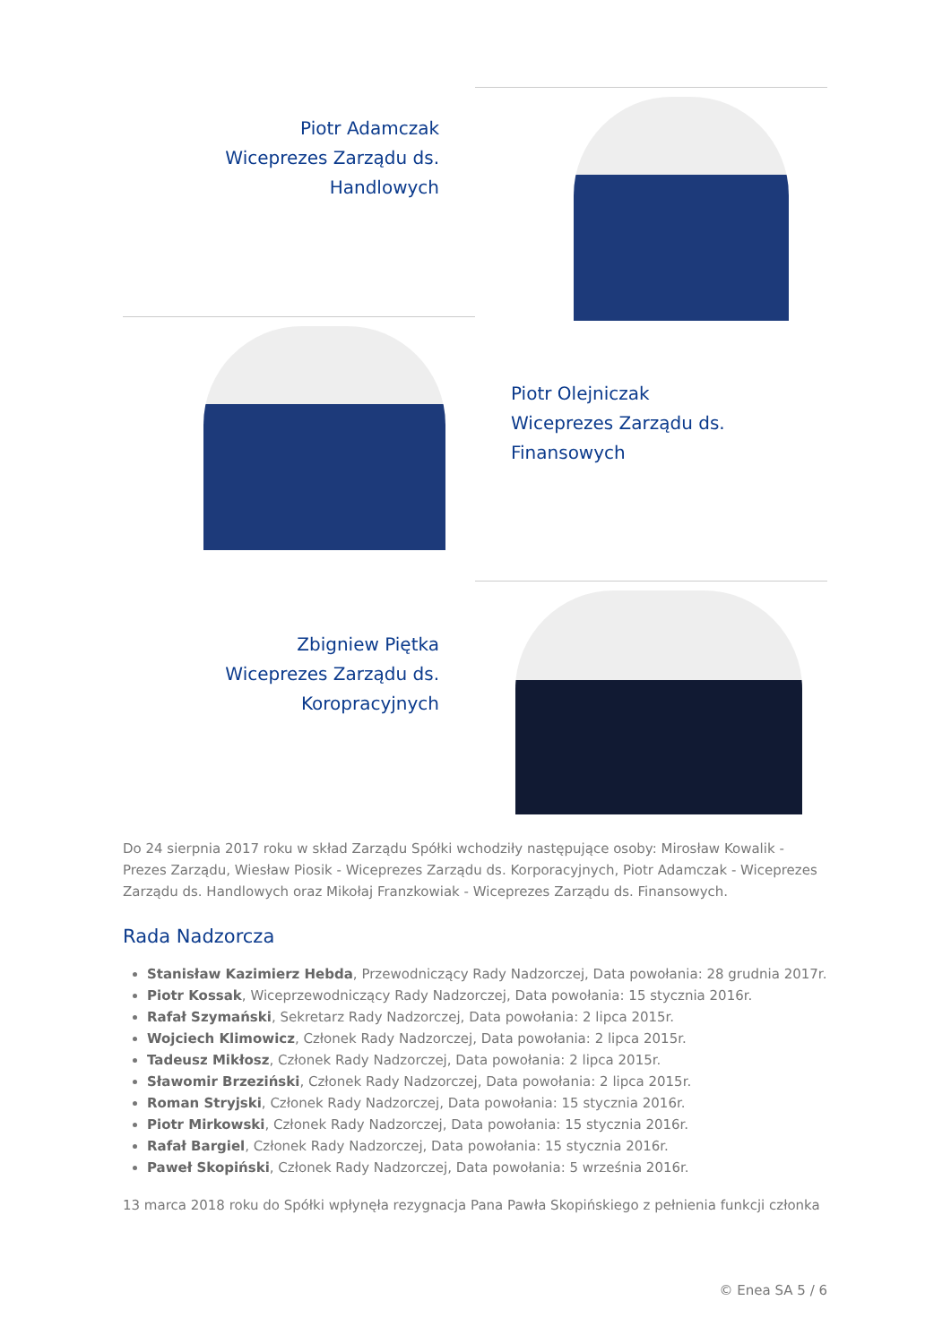Piotr Adamczak
Wiceprezes Zarządu ds.
Handlowych
Piotr Olejniczak
Wiceprezes Zarządu ds.
Finansowych
Zbigniew Piętka
Wiceprezes Zarządu ds.
Koropracyjnych
Do 24 sierpnia 2017 roku w skład Zarządu Spółki wchodziły następujące osoby: Mirosław Kowalik - Prezes Zarządu, Wiesław Piosik - Wiceprezes Zarządu ds. Korporacyjnych, Piotr Adamczak - Wiceprezes Zarządu ds. Handlowych oraz Mikołaj Franzkowiak - Wiceprezes Zarządu ds. Finansowych.
Rada Nadzorcza
Stanisław Kazimierz Hebda, Przewodniczący Rady Nadzorczej, Data powołania: 28 grudnia 2017r.
Piotr Kossak, Wiceprzewodniczący Rady Nadzorczej, Data powołania: 15 stycznia 2016r.
Rafał Szymański, Sekretarz Rady Nadzorczej, Data powołania: 2 lipca 2015r.
Wojciech Klimowicz, Członek Rady Nadzorczej, Data powołania: 2 lipca 2015r.
Tadeusz Mikłosz, Członek Rady Nadzorczej, Data powołania: 2 lipca 2015r.
Sławomir Brzeziński, Członek Rady Nadzorczej, Data powołania: 2 lipca 2015r.
Roman Stryjski, Członek Rady Nadzorczej, Data powołania: 15 stycznia 2016r.
Piotr Mirkowski, Członek Rady Nadzorczej, Data powołania: 15 stycznia 2016r.
Rafał Bargiel, Członek Rady Nadzorczej, Data powołania: 15 stycznia 2016r.
Paweł Skopiński, Członek Rady Nadzorczej, Data powołania: 5 września 2016r.
13 marca 2018 roku do Spółki wpłynęła rezygnacja Pana Pawła Skopińskiego z pełnienia funkcji członka
© Enea SA 5 / 6